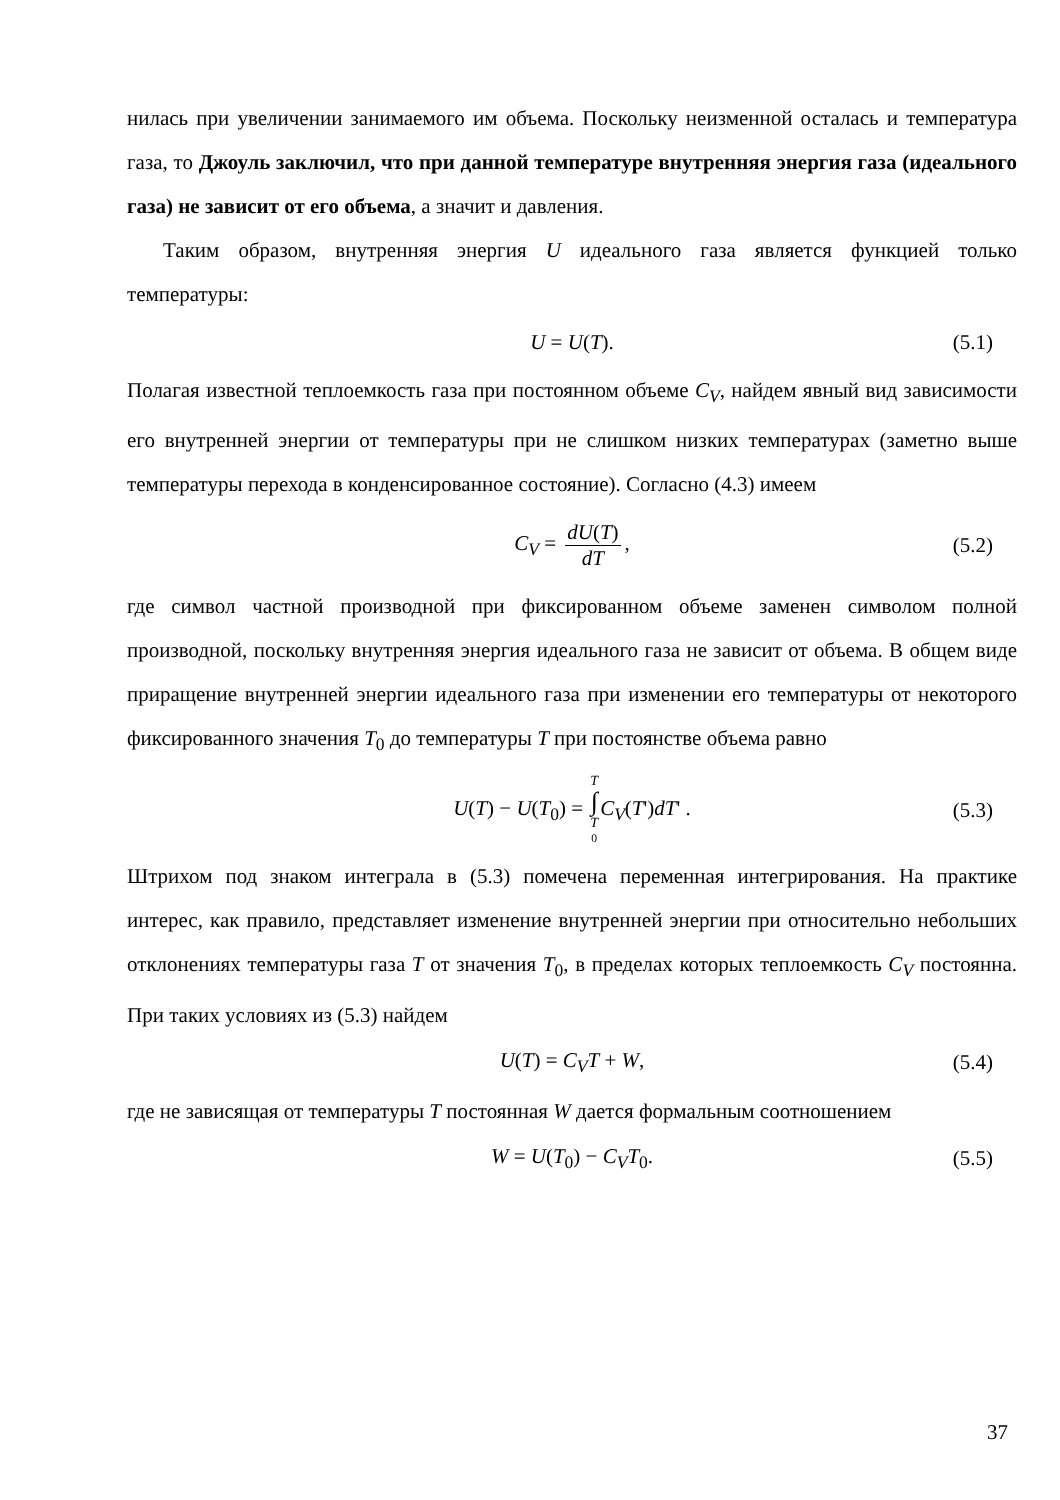нилась при увеличении занимаемого им объема. Поскольку неизменной осталась и температура газа, то Джоуль заключил, что при данной температуре внутренняя энергия газа (идеального газа) не зависит от его объема, а значит и давления.
Таким образом, внутренняя энергия U идеального газа является функцией только температуры:
U = U(T). (5.1)
Полагая известной теплоемкость газа при постоянном объеме C<sub>V</sub>, найдем явный вид зависимости его внутренней энергии от температуры при не слишком низких температурах (заметно выше температуры перехода в конденсированное состояние). Согласно (4.3) имеем
C<sub>V</sub> = dU(T) dT, (5.2)
где символ частной производной при фиксированном объеме заменен символом полной производной, поскольку внутренняя энергия идеального газа не зависит от объема. В общем виде приращение внутренней энергии идеального газа при изменении его температуры от некоторого фиксированного значения T<sub>0</sub> до температуры T при постоянстве объема равно
U(T) − U(T<sub>0</sub>) = T ∫ T<sub>0</sub> C<sub>V</sub>(T')dT' . (5.3)
Штрихом под знаком интеграла в (5.3) помечена переменная интегрирования. На практике интерес, как правило, представляет изменение внутренней энергии при относительно небольших отклонениях температуры газа T от значения T<sub>0</sub>, в пределах которых теплоемкость C<sub>V</sub> постоянна. При таких условиях из (5.3) найдем
U(T) = C<sub>V</sub>T + W, (5.4)
где не зависящая от температуры T постоянная W дается формальным соотношением
W = U(T<sub>0</sub>) − C<sub>V</sub>T<sub>0</sub>. (5.5)
37